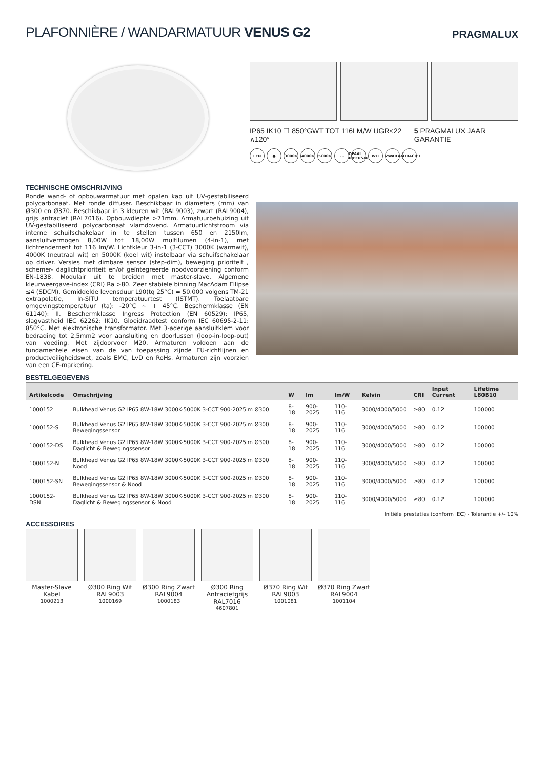PLAFONNIÈRE / WANDARMATUUR VENUS G2
PRAGMALUX
IP65 IK10 ☐ 850°GWT TOT 116LM/W UGR<22 ∧120° 5 PRAGMALUX JAAR GARANTIE
LED ● 3000K 4000K 5000K ▭ OPAAL DIFFUSER WIT ZWART ANTRACIET
TECHNISCHE OMSCHRIJVING
Ronde wand- of opbouwarmatuur met opalen kap uit UV-gestabiliseerd polycarbonaat. Met ronde diffuser. Beschikbaar in diameters (mm) van Ø300 en Ø370. Beschikbaar in 3 kleuren wit (RAL9003), zwart (RAL9004), grijs antraciet (RAL7016). Opbouwdiepte >71mm. Armatuurbehuizing uit UV-gestabiliseerd polycarbonaat vlamdovend. Armatuurlichtstroom via interne schuifschakelaar in te stellen tussen 650 en 2150lm, aansluitvermogen 8,00W tot 18,00W multilumen (4-in-1), met lichtrendement tot 116 lm/W. Lichtkleur 3-in-1 (3-CCT) 3000K (warmwit), 4000K (neutraal wit) en 5000K (koel wit) instelbaar via schuifschakelaar op driver. Versies met dimbare sensor (step-dim), beweging prioriteit , schemer- daglichtprioriteit en/of geïntegreerde noodvoorziening conform EN-1838. Modulair uit te breiden met master-slave. Algemene kleurweergave-index (CRI) Ra >80. Zeer stabiele binning MacAdam Ellipse ≤4 (SDCM). Gemiddelde levensduur L90(tq 25°C) = 50.000 volgens TM-21 extrapolatie, In-SITU temperatuurtest (ISTMT). Toelaatbare omgevingstemperatuur (ta): -20°C ~ + 45°C. Beschermklasse (EN 61140): II. Beschermklasse Ingress Protection (EN 60529): IP65, slagvastheid IEC 62262: IK10. Gloeidraadtest conform IEC 60695-2-11: 850°C. Met elektronische transformator. Met 3-aderige aansluitklem voor bedrading tot 2,5mm2 voor aansluiting en doorlussen (loop-in-loop-out) van voeding. Met zijdoorvoer M20. Armaturen voldoen aan de fundamentele eisen van de van toepassing zijnde EU-richtlijnen en productveiligheidswet, zoals EMC, LvD en RoHs. Armaturen zijn voorzien van een CE-markering.
BESTELGEGEVENS
| Artikelcode | Omschrijving | W | lm | lm/W | Kelvin | CRI | Input Current | Lifetime L80B10 |
| --- | --- | --- | --- | --- | --- | --- | --- | --- |
| 1000152 | Bulkhead Venus G2 IP65 8W-18W 3000K-5000K 3-CCT 900-2025lm Ø300 | 8-18 | 900-2025 | 110-116 | 3000/4000/5000 | ≥80 | 0.12 | 100000 |
| 1000152-S | Bulkhead Venus G2 IP65 8W-18W 3000K-5000K 3-CCT 900-2025lm Ø300 Bewegingssensor | 8-18 | 900-2025 | 110-116 | 3000/4000/5000 | ≥80 | 0.12 | 100000 |
| 1000152-DS | Bulkhead Venus G2 IP65 8W-18W 3000K-5000K 3-CCT 900-2025lm Ø300 Daglicht & Bewegingssensor | 8-18 | 900-2025 | 110-116 | 3000/4000/5000 | ≥80 | 0.12 | 100000 |
| 1000152-N | Bulkhead Venus G2 IP65 8W-18W 3000K-5000K 3-CCT 900-2025lm Ø300 Nood | 8-18 | 900-2025 | 110-116 | 3000/4000/5000 | ≥80 | 0.12 | 100000 |
| 1000152-SN | Bulkhead Venus G2 IP65 8W-18W 3000K-5000K 3-CCT 900-2025lm Ø300 Bewegingssensor & Nood | 8-18 | 900-2025 | 110-116 | 3000/4000/5000 | ≥80 | 0.12 | 100000 |
| 1000152-DSN | Bulkhead Venus G2 IP65 8W-18W 3000K-5000K 3-CCT 900-2025lm Ø300 Daglicht & Bewegingssensor & Nood | 8-18 | 900-2025 | 110-116 | 3000/4000/5000 | ≥80 | 0.12 | 100000 |
Initiële prestaties (conform IEC) - Tolerantie +/- 10%
ACCESSOIRES
Master-Slave Kabel
1000213
Ø300 Ring Wit RAL9003
1000169
Ø300 Ring Zwart RAL9004
1000183
Ø300 Ring Antracietgrijs RAL7016
4607801
Ø370 Ring Wit RAL9003
1001081
Ø370 Ring Zwart RAL9004
1001104